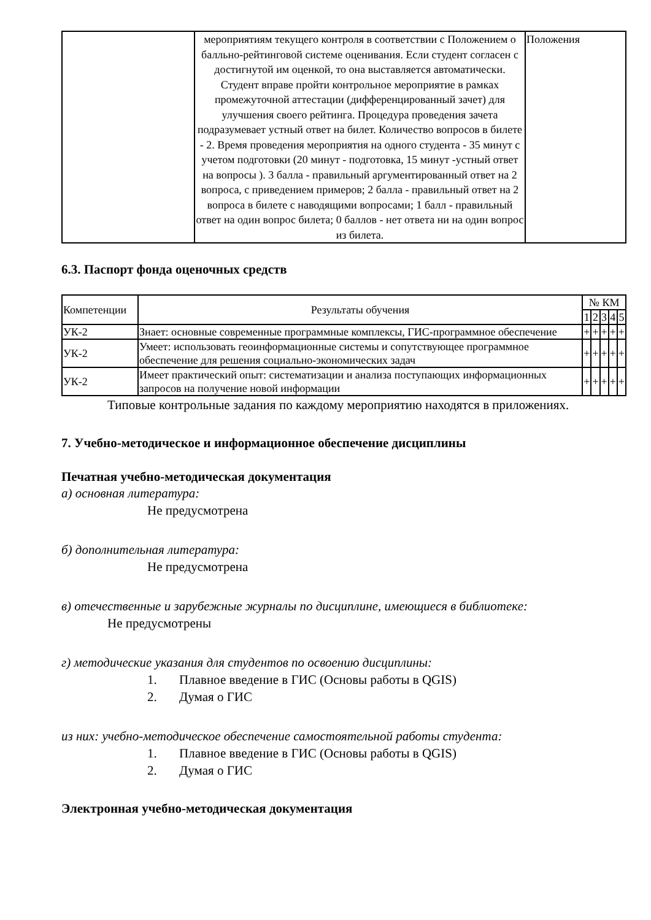| | мероприятиям текущего контроля в соответствии с Положением о балльно-рейтинговой системе оценивания. Если студент согласен с достигнутой им оценкой, то она выставляется автоматически. Студент вправе пройти контрольное мероприятие в рамках промежуточной аттестации (дифференцированный зачет) для улучшения своего рейтинга. Процедура проведения зачета подразумевает устный ответ на билет. Количество вопросов в билете - 2. Время проведения мероприятия на одного студента - 35 минут с учетом подготовки (20 минут - подготовка, 15 минут -устный ответ на вопросы ). 3 балла - правильный аргументированный ответ на 2 вопроса, с приведением примеров; 2 балла - правильный ответ на 2 вопроса в билете с наводящими вопросами; 1 балл - правильный ответ на один вопрос билета; 0 баллов - нет ответа ни на один вопрос из билета. | Положения |
6.3. Паспорт фонда оценочных средств
| Компетенции | Результаты обучения | № КМ | | | | |
| --- | --- | --- | --- | --- | --- | --- |
| | | 1 | 2 | 3 | 4 | 5 |
| УК-2 | Знает: основные современные программные комплексы, ГИС-программное обеспечение | + | + | + | + | + |
| УК-2 | Умеет: использовать геоинформационные системы и сопутствующее программное обеспечение для решения социально-экономических задач | + | + | + | + | + |
| УК-2 | Имеет практический опыт: систематизации и анализа поступающих информационных запросов на получение новой информации | + | + | + | + | + |
Типовые контрольные задания по каждому мероприятию находятся в приложениях.
7. Учебно-методическое и информационное обеспечение дисциплины
Печатная учебно-методическая документация
а) основная литература:
Не предусмотрена
б) дополнительная литература:
Не предусмотрена
в) отечественные и зарубежные журналы по дисциплине, имеющиеся в библиотеке:
Не предусмотрены
г) методические указания для студентов по освоению дисциплины:
1. Плавное введение в ГИС (Основы работы в QGIS)
2. Думая о ГИС
из них: учебно-методическое обеспечение самостоятельной работы студента:
1. Плавное введение в ГИС (Основы работы в QGIS)
2. Думая о ГИС
Электронная учебно-методическая документация